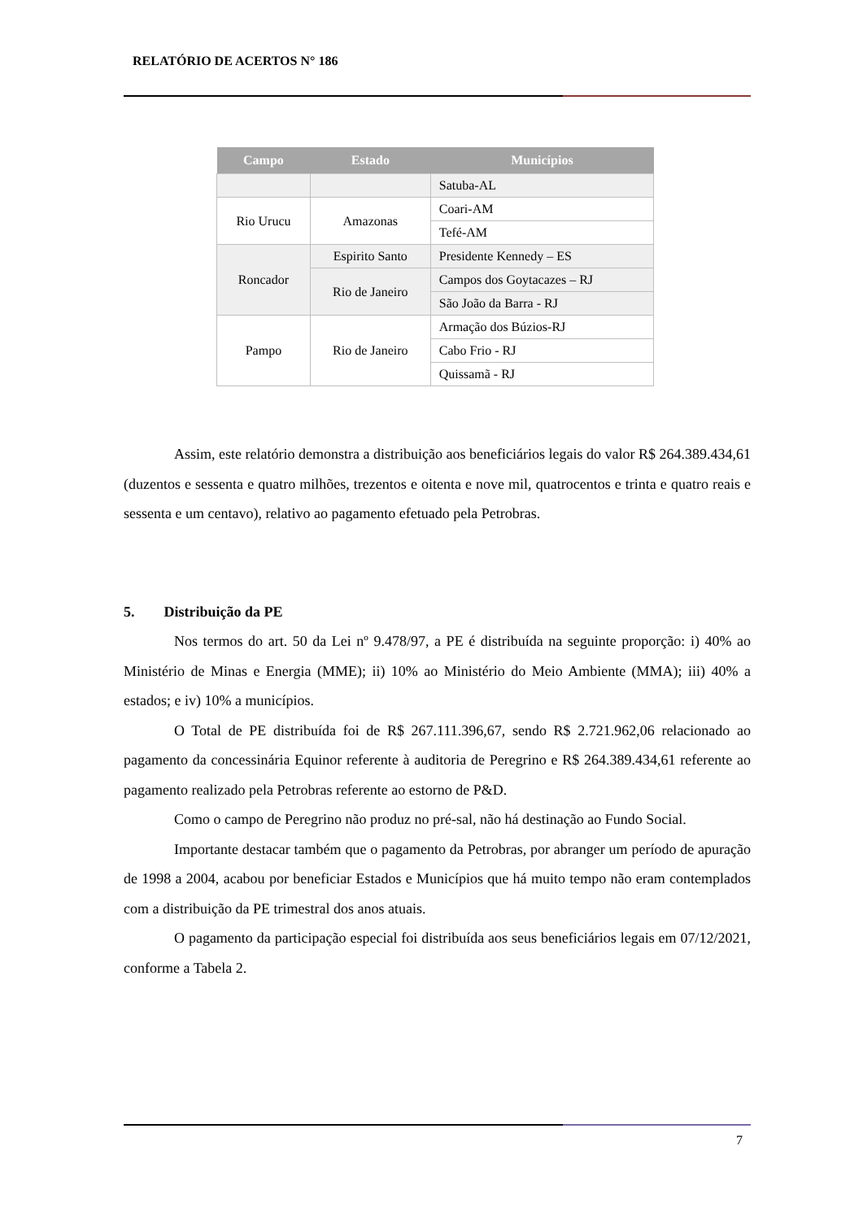RELATÓRIO DE ACERTOS N° 186
| Campo | Estado | Municípios |
| --- | --- | --- |
| | | Satuba-AL |
| Rio Urucu | Amazonas | Coari-AM |
| | | Tefé-AM |
| Roncador | Espirito Santo | Presidente Kennedy – ES |
| | Rio de Janeiro | Campos dos Goytacazes – RJ |
| | | São João da Barra - RJ |
| Pampo | Rio de Janeiro | Armação dos Búzios-RJ |
| | | Cabo Frio - RJ |
| | | Quissamã - RJ |
Assim, este relatório demonstra a distribuição aos beneficiários legais do valor R$ 264.389.434,61 (duzentos e sessenta e quatro milhões, trezentos e oitenta e nove mil, quatrocentos e trinta e quatro reais e sessenta e um centavo), relativo ao pagamento efetuado pela Petrobras.
5. Distribuição da PE
Nos termos do art. 50 da Lei nº 9.478/97, a PE é distribuída na seguinte proporção: i) 40% ao Ministério de Minas e Energia (MME); ii) 10% ao Ministério do Meio Ambiente (MMA); iii) 40% a estados; e iv) 10% a municípios.
O Total de PE distribuída foi de R$ 267.111.396,67, sendo R$ 2.721.962,06 relacionado ao pagamento da concessinária Equinor referente à auditoria de Peregrino e R$ 264.389.434,61 referente ao pagamento realizado pela Petrobras referente ao estorno de P&D.
Como o campo de Peregrino não produz no pré-sal, não há destinação ao Fundo Social.
Importante destacar também que o pagamento da Petrobras, por abranger um período de apuração de 1998 a 2004, acabou por beneficiar Estados e Municípios que há muito tempo não eram contemplados com a distribuição da PE trimestral dos anos atuais.
O pagamento da participação especial foi distribuída aos seus beneficiários legais em 07/12/2021, conforme a Tabela 2.
7